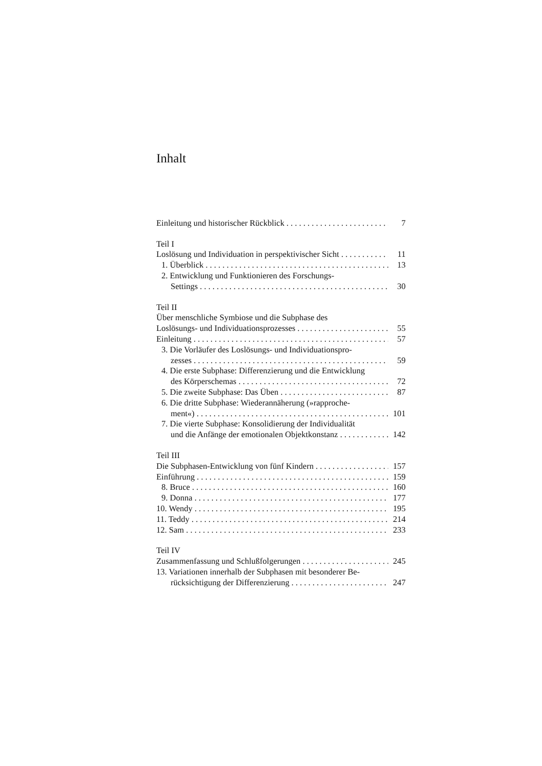Inhalt
Einleitung und historischer Rückblick 7
Teil I
Loslösung und Individuation in perspektivischer Sicht 11
1. Überblick 13
2. Entwicklung und Funktionieren des Forschungs-
Settings 30
Teil II
Über menschliche Symbiose und die Subphase des
Loslösungs- und Individuationsprozesses 55
Einleitung 57
3. Die Vorläufer des Loslösungs- und Individuationspro-
zesses 59
4. Die erste Subphase: Differenzierung und die Entwicklung
des Körperschemas 72
5. Die zweite Subphase: Das Üben 87
6. Die dritte Subphase: Wiederannäherung (»rapproche-
ment«) 101
7. Die vierte Subphase: Konsolidierung der Individualität
und die Anfänge der emotionalen Objektkonstanz 142
Teil III
Die Subphasen-Entwicklung von fünf Kindern 157
Einführung 159
8. Bruce 160
9. Donna 177
10. Wendy 195
11. Teddy 214
12. Sam 233
Teil IV
Zusammenfassung und Schlußfolgerungen 245
13. Variationen innerhalb der Subphasen mit besonderer Be-
rücksichtigung der Differenzierung 247